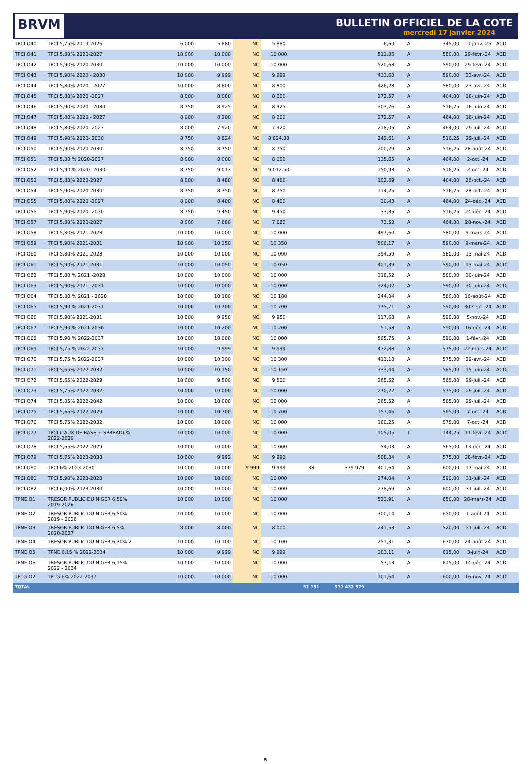BRVM
BULLETIN OFFICIEL DE LA COTE
mercredi 17 janvier 2024
| TPCI.O40 | TPCI 5,75% 2019-2026 | 6 000 | 5 880 | NC | 5 880 | | | 6,60 | A | 345,00 | 10-janv.-25 | ACD |
| TPCI.O41 | TPCI 5,80% 2020-2027 | 10 000 | 10 000 | NC | 10 000 | | | 511,86 | A | 580,00 | 29-févr.-24 | ACD |
| TPCI.O42 | TPCI 5,90% 2020-2030 | 10 000 | 10 000 | NC | 10 000 | | | 520,68 | A | 590,00 | 29-févr.-24 | ACD |
| TPCI.O43 | TPCI 5,90% 2020 - 2030 | 10 000 | 9 999 | NC | 9 999 | | | 433,63 | A | 590,00 | 23-avr.-24 | ACD |
| TPCI.O44 | TPCI 5,80% 2020 - 2027 | 10 000 | 8 800 | NC | 8 800 | | | 426,28 | A | 580,00 | 23-avr.-24 | ACD |
| TPCI.O45 | TPCI 5,80% 2020 -2027 | 8 000 | 8 000 | NC | 8 000 | | | 272,57 | A | 464,00 | 16-juin-24 | ACD |
| TPCI.O46 | TPCI 5,90% 2020 - 2030 | 8 750 | 8 925 | NC | 8 925 | | | 303,26 | A | 516,25 | 16-juin-24 | ACD |
| TPCI.O47 | TPCI 5,80% 2020 - 2027 | 8 000 | 8 200 | NC | 8 200 | | | 272,57 | A | 464,00 | 16-juin-24 | ACD |
| TPCI.O48 | TPCI 5,80% 2020- 2027 | 8 000 | 7 920 | NC | 7 920 | | | 218,05 | A | 464,00 | 29-juil.-24 | ACD |
| TPCI.O49 | TPCI 5,90% 2020- 2030 | 8 750 | 8 824 | NC | 8 824.38 | | | 242,61 | A | 516,25 | 29-juil.-24 | ACD |
| TPCI.O50 | TPCI 5,90% 2020-2030 | 8 750 | 8 750 | NC | 8 750 | | | 200,29 | A | 516,25 | 28-août-24 | ACD |
| TPCI.O51 | TPCI 5,80 % 2020-2027 | 8 000 | 8 000 | NC | 8 000 | | | 135,65 | A | 464,00 | 2-oct.-24 | ACD |
| TPCI.O52 | TPCI 5,90 % 2020 -2030 | 8 750 | 9 013 | NC | 9 012.50 | | | 150,93 | A | 516,25 | 2-oct.-24 | ACD |
| TPCI.O53 | TPCI 5,80% 2020-2027 | 8 000 | 8 480 | NC | 8 480 | | | 102,69 | A | 464,00 | 28-oct.-24 | ACD |
| TPCI.O54 | TPCI 5,90% 2020-2030 | 8 750 | 8 750 | NC | 8 750 | | | 114,25 | A | 516,25 | 28-oct.-24 | ACD |
| TPCI.O55 | TPCI 5,80% 2020 -2027 | 8 000 | 8 400 | NC | 8 400 | | | 30,43 | A | 464,00 | 24-déc.-24 | ACD |
| TPCI.O56 | TPCI 5,90% 2020- 2030 | 8 750 | 9 450 | NC | 9 450 | | | 33,85 | A | 516,25 | 24-déc.-24 | ACD |
| TPCI.O57 | TPCI 5,80% 2020-2027 | 8 000 | 7 680 | NC | 7 680 | | | 73,53 | A | 464,00 | 20-nov.-24 | ACD |
| TPCI.O58 | TPCI 5,80% 2021-2028 | 10 000 | 10 000 | NC | 10 000 | | | 497,60 | A | 580,00 | 9-mars-24 | ACD |
| TPCI.O59 | TPCI 5,90% 2021-2031 | 10 000 | 10 350 | NC | 10 350 | | | 506,17 | A | 590,00 | 9-mars-24 | ACD |
| TPCI.O60 | TPCI 5,80% 2021-2028 | 10 000 | 10 000 | NC | 10 000 | | | 394,59 | A | 580,00 | 13-mai-24 | ACD |
| TPCI.O61 | TPCI 5,90% 2021-2031 | 10 000 | 10 050 | NC | 10 050 | | | 401,39 | A | 590,00 | 13-mai-24 | ACD |
| TPCI.O62 | TPCI 5,80 % 2021 -2028 | 10 000 | 10 000 | NC | 10 000 | | | 318,52 | A | 580,00 | 30-juin-24 | ACD |
| TPCI.O63 | TPCI 5,90% 2021 -2031 | 10 000 | 10 000 | NC | 10 000 | | | 324,02 | A | 590,00 | 30-juin-24 | ACD |
| TPCI.O64 | TPCI 5,80 % 2021 - 2028 | 10 000 | 10 180 | NC | 10 180 | | | 244,04 | A | 580,00 | 16-août-24 | ACD |
| TPCI.O65 | TPCI 5,90 % 2021-2031 | 10 000 | 10 700 | NC | 10 700 | | | 175,71 | A | 590,00 | 30-sept.-24 | ACD |
| TPCI.O66 | TPCI 5,90% 2021-2031 | 10 000 | 9 950 | NC | 9 950 | | | 117,68 | A | 590,00 | 5-nov.-24 | ACD |
| TPCI.O67 | TPCI 5,90 % 2021-2036 | 10 000 | 10 200 | NC | 10 200 | | | 51,58 | A | 590,00 | 16-déc.-24 | ACD |
| TPCI.O68 | TPCI 5,90 % 2022-2037 | 10 000 | 10 000 | NC | 10 000 | | | 565,75 | A | 590,00 | 1-févr.-24 | ACD |
| TPCI.O69 | TPCI 5,75 % 2022-2037 | 10 000 | 9 999 | NC | 9 999 | | | 472,88 | A | 575,00 | 22-mars-24 | ACD |
| TPCI.O70 | TPCI 5,75 % 2022-2037 | 10 000 | 10 300 | NC | 10 300 | | | 413,18 | A | 575,00 | 29-avr.-24 | ACD |
| TPCI.O71 | TPCI 5,65% 2022-2032 | 10 000 | 10 150 | NC | 10 150 | | | 333,44 | A | 565,00 | 15-juin-24 | ACD |
| TPCI.O72 | TPCI 5,65% 2022-2029 | 10 000 | 9 500 | NC | 9 500 | | | 265,52 | A | 565,00 | 29-juil.-24 | ACD |
| TPCI.O73 | TPCI 5,75% 2022-2032 | 10 000 | 10 000 | NC | 10 000 | | | 270,22 | A | 575,00 | 29-juil.-24 | ACD |
| TPCI.O74 | TPCI 5,85% 2022-2042 | 10 000 | 10 000 | NC | 10 000 | | | 265,52 | A | 565,00 | 29-juil.-24 | ACD |
| TPCI.O75 | TPCI 5,65% 2022-2029 | 10 000 | 10 700 | NC | 10 700 | | | 157,46 | A | 565,00 | 7-oct.-24 | ACD |
| TPCI.O76 | TPCI 5,75% 2022-2032 | 10 000 | 10 000 | NC | 10 000 | | | 160,25 | A | 575,00 | 7-oct.-24 | ACD |
| TPCI.O77 | TPCI (TAUX DE BASE + SPREAD) % 2022-2029 | 10 000 | 10 000 | NC | 10 000 | | | 105,05 | T | 144,25 | 11-févr.-24 | ACD |
| TPCI.O78 | TPCI 5,65% 2022-2029 | 10 000 | 10 000 | NC | 10 000 | | | 54,03 | A | 565,00 | 13-déc.-24 | ACD |
| TPCI.O79 | TPCI 5,75% 2023-2030 | 10 000 | 9 992 | NC | 9 992 | | | 508,84 | A | 575,00 | 28-févr.-24 | ACD |
| TPCI.O80 | TPCI 6% 2023-2030 | 10 000 | 10 000 | 9 999 | 9 999 | 38 | 379 979 | 401,64 | A | 600,00 | 17-mai-24 | ACD |
| TPCI.O81 | TPCI 5,90% 2023-2028 | 10 000 | 10 000 | NC | 10 000 | | | 274,04 | A | 590,00 | 31-juil.-24 | ACD |
| TPCI.O82 | TPCI 6,00% 2023-2030 | 10 000 | 10 000 | NC | 10 000 | | | 278,69 | A | 600,00 | 31-juil.-24 | ACD |
| TPNE.O1 | TRESOR PUBLIC DU NIGER 6,50% 2019-2026 | 10 000 | 10 000 | NC | 10 000 | | | 523,91 | A | 650,00 | 28-mars-24 | ACD |
| TPNE.O2 | TRESOR PUBLIC DU NIGER 6,50% 2019 - 2026 | 10 000 | 10 000 | NC | 10 000 | | | 300,14 | A | 650,00 | 1-août-24 | ACD |
| TPNE.O3 | TRESOR PUBLIC DU NIGER 6,5% 2020-2027 | 8 000 | 8 000 | NC | 8 000 | | | 241,53 | A | 520,00 | 31-juil.-24 | ACD |
| TPNE.O4 | TRESOR PUBLIC DU NIGER 6,30% 2 | 10 000 | 10 100 | NC | 10 100 | | | 251,31 | A | 630,00 | 24-août-24 | ACD |
| TPNE.O5 | TPNE 6,15 % 2022-2034 | 10 000 | 9 999 | NC | 9 999 | | | 383,11 | A | 615,00 | 3-juin-24 | ACD |
| TPNE.O6 | TRESOR PUBLIC DU NIGER 6,15% 2022 - 2034 | 10 000 | 10 000 | NC | 10 000 | | | 57,13 | A | 615,00 | 14-déc.-24 | ACD |
| TPTG.O2 | TPTG 6% 2022-2037 | 10 000 | 10 000 | NC | 10 000 | | | 101,64 | A | 600,00 | 16-nov.-24 | ACD |
| TOTAL | | | | | | 31 151 | 311 432 579 | | | | | |
5